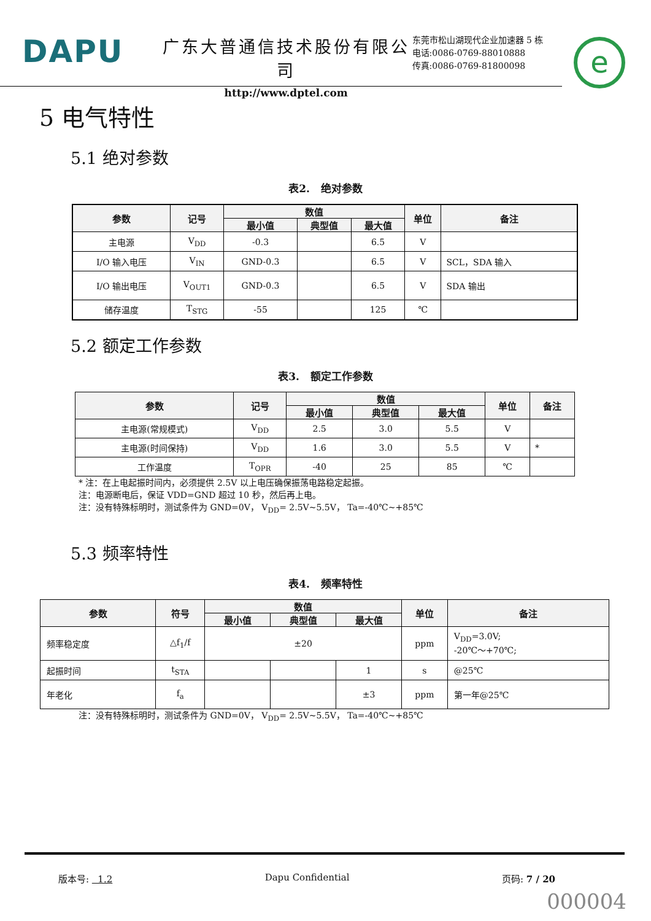DAPU
广东大普通信技术股份有限公司
http://www.dptel.com
东莞市松山湖现代企业加速器 5 栋
电话:0086-0769-88010888
传真:0086-0769-81800098
e
5 电气特性
5.1 绝对参数
表2. 绝对参数
| 参数 | 记号 | 数值 | | | 单位 | 备注 |
| --- | --- | --- | --- | --- | --- | --- |
| | | 最小值 | 典型值 | 最大值 | | |
| 主电源 | V<sub>DD</sub> | -0.3 | | 6.5 | V | |
| I/O 输入电压 | V<sub>IN</sub> | GND-0.3 | | 6.5 | V | SCL，SDA 输入 |
| I/O 输出电压 | V<sub>OUT1</sub> | GND-0.3 | | 6.5 | V | SDA 输出 |
| 储存温度 | T<sub>STG</sub> | -55 | | 125 | ℃ | |
5.2 额定工作参数
表3. 额定工作参数
| 参数 | 记号 | 数值 | | | 单位 | 备注 |
| --- | --- | --- | --- | --- | --- | --- |
| | | 最小值 | 典型值 | 最大值 | | |
| 主电源(常规模式) | V<sub>DD</sub> | 2.5 | 3.0 | 5.5 | V | |
| 主电源(时间保持) | V<sub>DD</sub> | 1.6 | 3.0 | 5.5 | V | * |
| 工作温度 | T<sub>OPR</sub> | -40 | 25 | 85 | ℃ | |
* 注：在上电起振时间内，必须提供 2.5V 以上电压确保振荡电路稳定起振。
注：电源断电后，保证 VDD=GND 超过 10 秒，然后再上电。
注：没有特殊标明时，测试条件为 GND=0V， V<sub>DD</sub>= 2.5V~5.5V， Ta=-40℃~+85℃
5.3 频率特性
表4. 频率特性
| 参数 | 符号 | 数值 | | | 单位 | 备注 |
| --- | --- | --- | --- | --- | --- | --- |
| | | 最小值 | 典型值 | 最大值 | | |
| 频率稳定度 | △f<sub>1</sub>/f | ±20 | | | ppm | V<sub>DD</sub>=3.0V; -20℃～+70℃; |
| 起振时间 | t<sub>STA</sub> | | | 1 | s | @25℃ |
| 年老化 | f<sub>a</sub> | | | ±3 | ppm | 第一年@25℃ |
注：没有特殊标明时，测试条件为 GND=0V， V<sub>DD</sub>= 2.5V~5.5V， Ta=-40℃~+85℃
版本号: 1.2 Dapu Confidential 页码: 7 / 20
000004